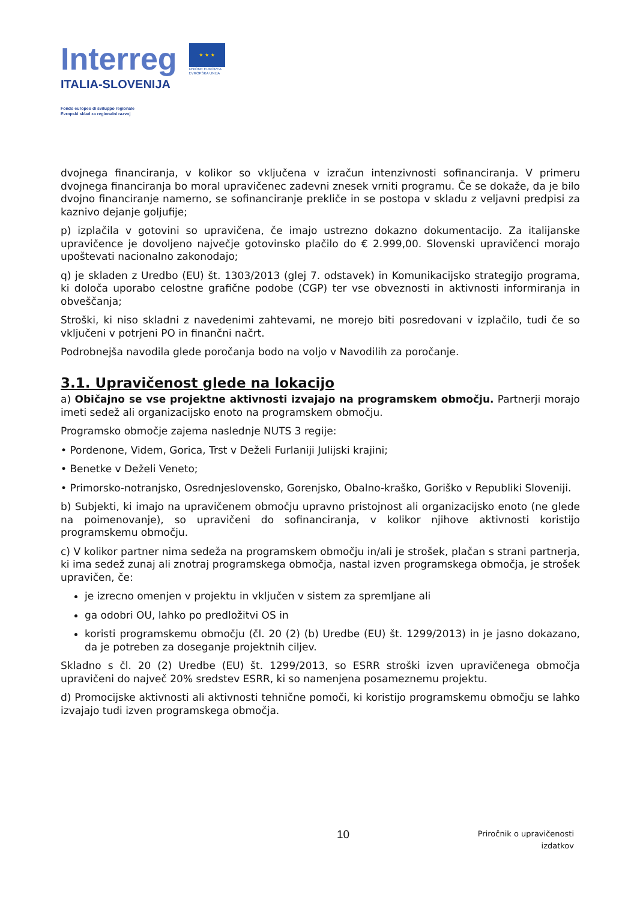Interreg
ITALIA-SLOVENIJA
Fondo europeo di sviluppo regionale
Evropski sklad za regionalni razvoj
★ ★ ★
UNIONE EUROPEA
EVROPSKA UNIJA
dvojnega financiranja, v kolikor so vključena v izračun intenzivnosti sofinanciranja. V primeru dvojnega financiranja bo moral upravičenec zadevni znesek vrniti programu. Če se dokaže, da je bilo dvojno financiranje namerno, se sofinanciranje prekliče in se postopa v skladu z veljavni predpisi za kaznivo dejanje goljufije;
p) izplačila v gotovini so upravičena, če imajo ustrezno dokazno dokumentacijo. Za italijanske upravičence je dovoljeno največje gotovinsko plačilo do € 2.999,00. Slovenski upravičenci morajo upoštevati nacionalno zakonodajo;
q) je skladen z Uredbo (EU) št. 1303/2013 (glej 7. odstavek) in Komunikacijsko strategijo programa, ki določa uporabo celostne grafične podobe (CGP) ter vse obveznosti in aktivnosti informiranja in obveščanja;
Stroški, ki niso skladni z navedenimi zahtevami, ne morejo biti posredovani v izplačilo, tudi če so vključeni v potrjeni PO in finančni načrt.
Podrobnejša navodila glede poročanja bodo na voljo v Navodilih za poročanje.
3.1. Upravičenost glede na lokacijo
a) Običajno se vse projektne aktivnosti izvajajo na programskem območju. Partnerji morajo imeti sedež ali organizacijsko enoto na programskem območju.
Programsko območje zajema naslednje NUTS 3 regije:
• Pordenone, Videm, Gorica, Trst v Deželi Furlaniji Julijski krajini;
• Benetke v Deželi Veneto;
• Primorsko-notranjsko, Osrednjeslovensko, Gorenjsko, Obalno-kraško, Goriško v Republiki Sloveniji.
b) Subjekti, ki imajo na upravičenem območju upravno pristojnost ali organizacijsko enoto (ne glede na poimenovanje), so upravičeni do sofinanciranja, v kolikor njihove aktivnosti koristijo programskemu območju.
c) V kolikor partner nima sedeža na programskem območju in/ali je strošek, plačan s strani partnerja, ki ima sedež zunaj ali znotraj programskega območja, nastal izven programskega območja, je strošek upravičen, če:
je izrecno omenjen v projektu in vključen v sistem za spremljane ali
ga odobri OU, lahko po predložitvi OS in
koristi programskemu območju (čl. 20 (2) (b) Uredbe (EU) št. 1299/2013) in je jasno dokazano, da je potreben za doseganje projektnih ciljev.
Skladno s čl. 20 (2) Uredbe (EU) št. 1299/2013, so ESRR stroški izven upravičenega območja upravičeni do največ 20% sredstev ESRR, ki so namenjena posameznemu projektu.
d) Promocijske aktivnosti ali aktivnosti tehnične pomoči, ki koristijo programskemu območju se lahko izvajajo tudi izven programskega območja.
10
Priročnik o upravičenosti
izdatkov